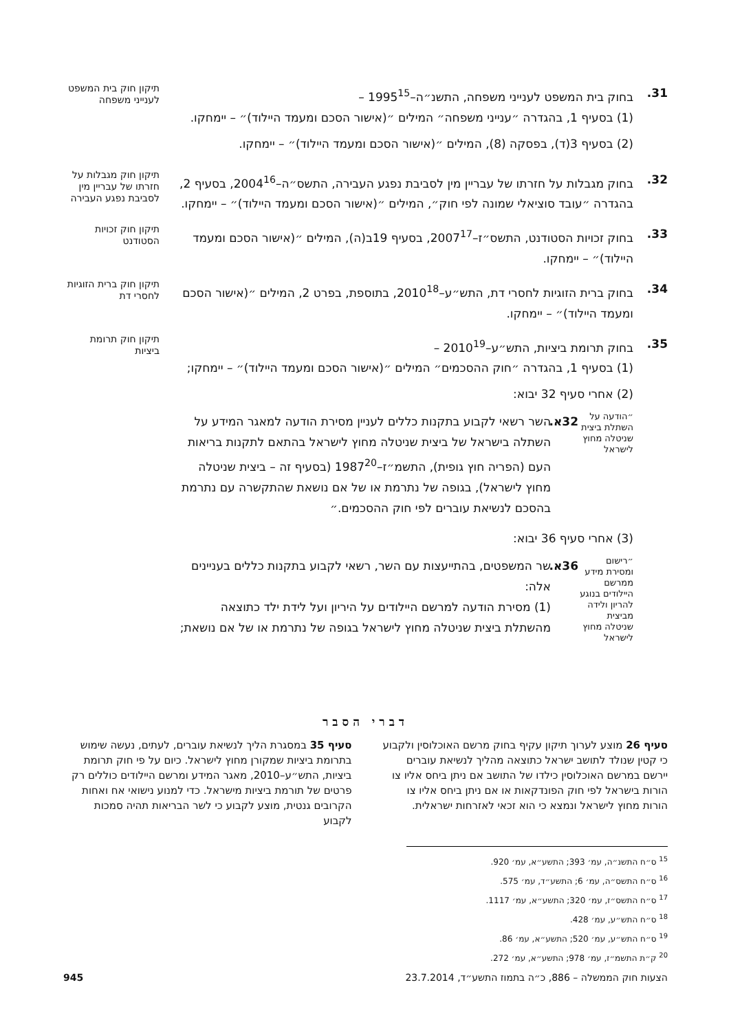31. בחוק בית המשפט לענייני משפחה, התשנ״ה–1995<sup>15</sup> –
(1) בסעיף 1, בהגדרה ״ענייני משפחה״ המילים ״(אישור הסכם ומעמד היילוד)״ – יימחקו.
(2) בסעיף 3(ד), בפסקה (8), המילים ״(אישור הסכם ומעמד היילוד)״ – יימחקו.
תיקון חוק בית המשפט לענייני משפחה
32. בחוק מגבלות על חזרתו של עבריין מין לסביבת נפגע העבירה, התשס״ה–2004<sup>16</sup>, בסעיף 2, בהגדרה ״עובד סוציאלי שמונה לפי חוק״, המילים ״(אישור הסכם ומעמד היילוד)״ – יימחקו.
תיקון חוק מגבלות על חזרתו של עבריין מין לסביבת נפגע העבירה
33. בחוק זכויות הסטודנט, התשס״ז–2007<sup>17</sup>, בסעיף 19ב(ה), המילים ״(אישור הסכם ומעמד היילוד)״ – יימחקו.
תיקון חוק זכויות הסטודנט
34. בחוק ברית הזוגיות לחסרי דת, התש״ע–2010<sup>18</sup>, בתוספת, בפרט 2, המילים ״(אישור הסכם ומעמד היילוד)״ – יימחקו.
תיקון חוק ברית הזוגיות לחסרי דת
35. בחוק תרומת ביציות, התש״ע–2010<sup>19</sup> –
(1) בסעיף 1, בהגדרה ״חוק ההסכמים״ המילים ״(אישור הסכם ומעמד היילוד)״ – יימחקו;
(2) אחרי סעיף 32 יבוא:
״הודעה על השתלת ביצית שניטלה מחוץ לישראל
32א.
השר רשאי לקבוע בתקנות כללים לעניין מסירת הודעה למאגר המידע על השתלה בישראל של ביצית שניטלה מחוץ לישראל בהתאם לתקנות בריאות העם (הפריה חוץ גופית), התשמ״ז–1987<sup>20</sup> (בסעיף זה – ביצית שניטלה מחוץ לישראל), בגופה של נתרמת או של אם נושאת שהתקשרה עם נתרמת בהסכם לנשיאת עוברים לפי חוק ההסכמים.״
(3) אחרי סעיף 36 יבוא:
״רישום ומסירת מידע ממרשם היילודים בנוגע להריון ולידה מביצית שניטלה מחוץ לישראל
36א.
שר המשפטים, בהתייעצות עם השר, רשאי לקבוע בתקנות כללים בעניינים אלה:
(1) מסירת הודעה למרשם היילודים על היריון ועל לידת ילד כתוצאה מהשתלת ביצית שניטלה מחוץ לישראל בגופה של נתרמת או של אם נושאת;
תיקון חוק תרומת ביציות
דברי הסבר
סעיף 26 מוצע לערוך תיקון עקיף בחוק מרשם האוכלוסין ולקבוע כי קטין שנולד לתושב ישראל כתוצאה מהליך לנשיאת עוברים יירשם במרשם האוכלוסין כילדו של התושב אם ניתן ביחס אליו צו הורות בישראל לפי חוק הפונדקאות או אם ניתן ביחס אליו צו הורות מחוץ לישראל ונמצא כי הוא זכאי לאזרחות ישראלית.
סעיף 35 במסגרת הליך לנשיאת עוברים, לעתים, נעשה שימוש בתרומת ביציות שמקורן מחוץ לישראל. כיום על פי חוק תרומת ביציות, התש״ע–2010, מאגר המידע ומרשם היילודים כוללים רק פרטים של תורמת ביציות מישראל. כדי למנוע נישואי אח ואחות הקרובים גנטית, מוצע לקבוע כי לשר הבריאות תהיה סמכות לקבוע
<sup>15</sup> ס״ח התשנ״ה, עמ׳ 393; התשע״א, עמ׳ 920.
<sup>16</sup> ס״ח התשס״ה, עמ׳ 6; התשע״ד, עמ׳ 575.
<sup>17</sup> ס״ח התשס״ז, עמ׳ 320; התשע״א, עמ׳ 1117.
<sup>18</sup> ס״ח התש״ע, עמ׳ 428.
<sup>19</sup> ס״ח התש״ע, עמ׳ 520; התשע״א, עמ׳ 86.
<sup>20</sup> ק״ת התשמ״ז, עמ׳ 978; התשע״א, עמ׳ 272.
הצעות חוק הממשלה – 886, כ״ה בתמוז התשע״ד, 23.7.2014 945